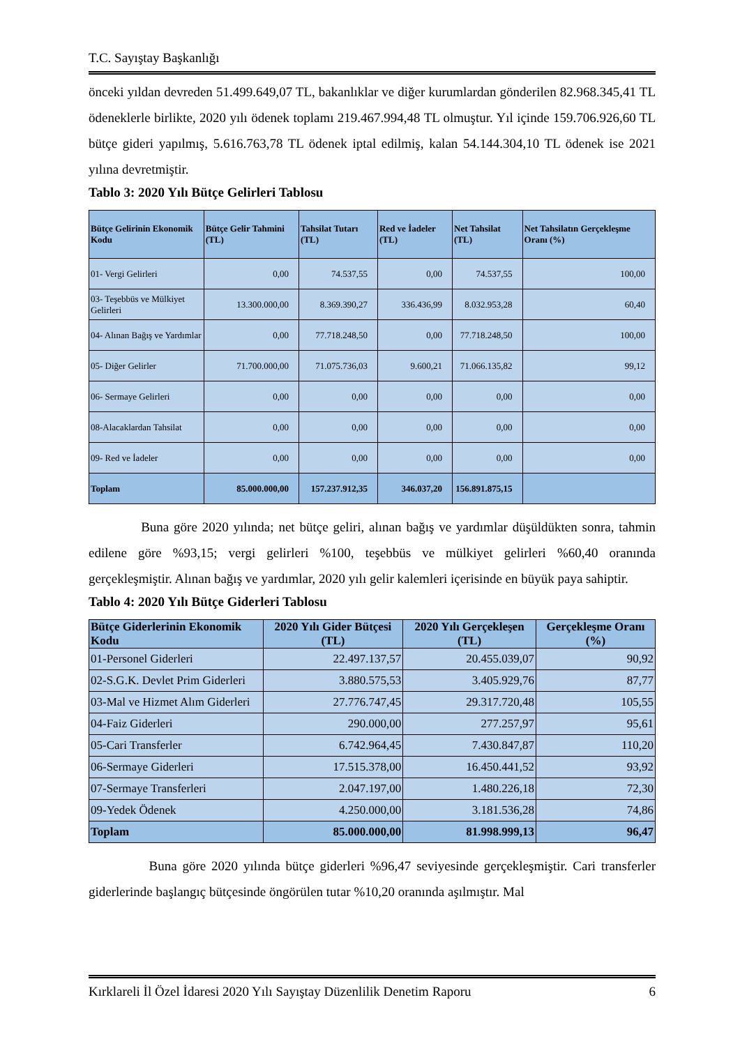T.C. Sayıştay Başkanlığı
önceki yıldan devreden 51.499.649,07 TL, bakanlıklar ve diğer kurumlardan gönderilen 82.968.345,41 TL ödeneklerle birlikte, 2020 yılı ödenek toplamı 219.467.994,48 TL olmuştur. Yıl içinde 159.706.926,60 TL bütçe gideri yapılmış, 5.616.763,78 TL ödenek iptal edilmiş, kalan 54.144.304,10 TL ödenek ise 2021 yılına devretmiştir.
Tablo 3: 2020 Yılı Bütçe Gelirleri Tablosu
| Bütçe Gelirinin Ekonomik Kodu | Bütçe Gelir Tahmini (TL) | Tahsilat Tutarı (TL) | Red ve İadeler (TL) | Net Tahsilat (TL) | Net Tahsilatın Gerçekleşme Oranı (%) |
| --- | --- | --- | --- | --- | --- |
| 01- Vergi Gelirleri | 0,00 | 74.537,55 | 0,00 | 74.537,55 | 100,00 |
| 03- Teşebbüs ve Mülkiyet Gelirleri | 13.300.000,00 | 8.369.390,27 | 336.436,99 | 8.032.953,28 | 60,40 |
| 04- Alınan Bağış ve Yardımlar | 0,00 | 77.718.248,50 | 0,00 | 77.718.248,50 | 100,00 |
| 05- Diğer Gelirler | 71.700.000,00 | 71.075.736,03 | 9.600,21 | 71.066.135,82 | 99,12 |
| 06- Sermaye Gelirleri | 0,00 | 0,00 | 0,00 | 0,00 | 0,00 |
| 08-Alacaklardan Tahsilat | 0,00 | 0,00 | 0,00 | 0,00 | 0,00 |
| 09- Red ve İadeler | 0,00 | 0,00 | 0,00 | 0,00 | 0,00 |
| Toplam | 85.000.000,00 | 157.237.912,35 | 346.037,20 | 156.891.875,15 | |
Buna göre 2020 yılında; net bütçe geliri, alınan bağış ve yardımlar düşüldükten sonra, tahmin edilene göre %93,15; vergi gelirleri %100, teşebbüs ve mülkiyet gelirleri %60,40 oranında gerçekleşmiştir. Alınan bağış ve yardımlar, 2020 yılı gelir kalemleri içerisinde en büyük paya sahiptir.
Tablo 4: 2020 Yılı Bütçe Giderleri Tablosu
| Bütçe Giderlerinin Ekonomik Kodu | 2020 Yılı Gider Bütçesi (TL) | 2020 Yılı Gerçekleşen (TL) | Gerçekleşme Oranı (%) |
| --- | --- | --- | --- |
| 01-Personel Giderleri | 22.497.137,57 | 20.455.039,07 | 90,92 |
| 02-S.G.K. Devlet Prim Giderleri | 3.880.575,53 | 3.405.929,76 | 87,77 |
| 03-Mal ve Hizmet Alım Giderleri | 27.776.747,45 | 29.317.720,48 | 105,55 |
| 04-Faiz Giderleri | 290.000,00 | 277.257,97 | 95,61 |
| 05-Cari Transferler | 6.742.964,45 | 7.430.847,87 | 110,20 |
| 06-Sermaye Giderleri | 17.515.378,00 | 16.450.441,52 | 93,92 |
| 07-Sermaye Transferleri | 2.047.197,00 | 1.480.226,18 | 72,30 |
| 09-Yedek Ödenek | 4.250.000,00 | 3.181.536,28 | 74,86 |
| Toplam | 85.000.000,00 | 81.998.999,13 | 96,47 |
Buna göre 2020 yılında bütçe giderleri %96,47 seviyesinde gerçekleşmiştir. Cari transferler giderlerinde başlangıç bütçesinde öngörülen tutar %10,20 oranında aşılmıştır. Mal
Kırklareli İl Özel İdaresi 2020 Yılı Sayıştay Düzenlilik Denetim Raporu 6